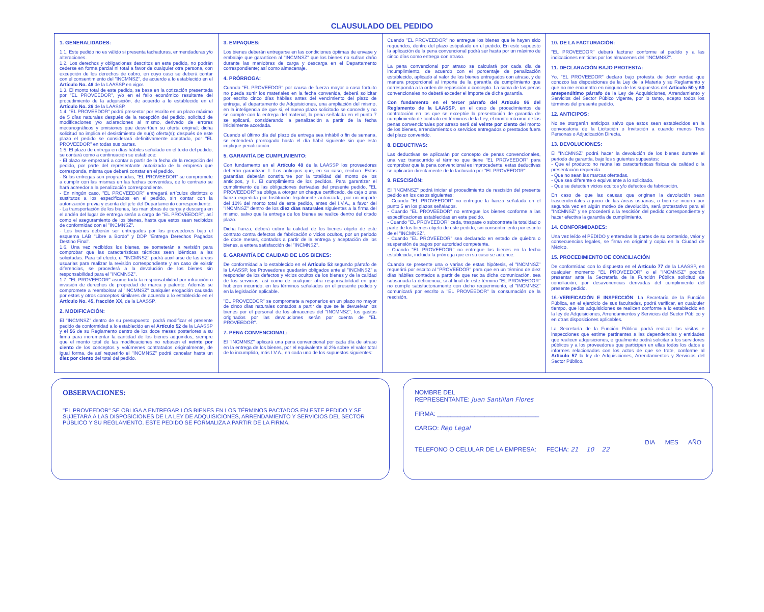CLAUSULADO DEL PEDIDO
1. GENERALIDADES:
1.1. Este pedido no es válido si presenta tachaduras, enmendaduras y/o alteraciones.
1.2. Los derechos y obligaciones descritos en este pedido, no podrán cederse en forma parcial ni total a favor de cualquier otra persona, con excepción de los derechos de cobro, en cuyo caso se deberá contar con el consentimiento del "INCMNSZ", de acuerdo a lo establecido en el Artículo No. 46 de la LAASSP en vigor.
1.3. El monto total de este pedido, se basa en la cotización presentada por "EL PROVEEDOR", y/o en el fallo económico resultante del procedimiento de la adquisición, de acuerdo a lo establecido en el Artículo No. 26 de la LAASSP.
1.4. "EL PROVEEDOR" podrá presentar por escrito en un plazo máximo de 5 días naturales después de la recepción del pedido, solicitud de modificaciones y/o aclaraciones al mismo, derivado de errores mecanográficos y omisiones que desvirtúen su oferta original; dicha solicitud no implica el desistimiento de su(s) oferta(s); después de este plazo el pedido se considerará definitivamente aceptado, por "EL PROVEEDOR" en todas sus partes.
1.5. El plazo de entrega en días hábiles señalado en el texto del pedido, se contará como a continuación se establece:
- El plazo se empezará a contar a partir de la fecha de la recepción del pedido, por parte del representante autorizado de la empresa que corresponda, misma que deberá constar en el pedido.
- Si las entregas son programadas, "EL PROVEEDOR" se compromete a cumplir con las mismas en las fechas convenidas, de lo contrario se hará acreedor a la penalización correspondiente.
- En ningún caso, "EL PROVEEDOR" entregará artículos distintos o sustitutos a los especificados en el pedido, sin contar con la autorización previa y escrita del jefe del Departamento correspondiente.
- La transportación de los bienes, las maniobras de carga y descarga en el andén del lugar de entrega serán a cargo de "EL PROVEEDOR", así como el aseguramiento de los bienes, hasta que estos sean recibidos de conformidad con el "INCMNSZ".
- Los bienes deberán ser entregados por los proveedores bajo el esquema LAB "Libre a Bordo" y DDP "Entrega Derechos Pagados Destino Final".
1.6. Una vez recibidos los bienes, se someterán a revisión para comprobar que las características técnicas sean idénticas a las solicitadas. Para tal efecto, el "INCMNSZ" podrá auxiliarse de las áreas usuarias para realizar la revisión correspondiente y en caso de existir diferencias, se procederá a la devolución de los bienes sin responsabilidad para el "INCMNSZ".
1.7. "EL PROVEEDOR" asume toda la responsabilidad por infracción o invasión de derechos de propiedad de marca y patente. Además se compromete a reembolsar al "INCMNSZ" cualquier erogación causada por estos y otros conceptos similares de acuerdo a lo establecido en el Artículo No. 45, fracción XX, de la LAASSP.
2. MODIFICACIÓN:
El "INCMNSZ" dentro de su presupuesto, podrá modificar el presente pedido de conformidad a lo establecido en el Artículo 52 de la LAASSP y el 56 de su Reglamento dentro de los doce meses posteriores a su firma para incrementar la cantidad de los bienes adquiridos, siempre que el monto total de las modificaciones no rebasen el veinte por ciento de los conceptos y volúmenes contratados originalmente, de igual forma, de así requerirlo el "INCMNSZ" podrá cancelar hasta un diez por ciento del total del pedido.
3. EMPAQUES:
Los bienes deberán entregarse en las condiciones óptimas de envase y embalaje que garanticen al "INCMNSZ" que los bienes no sufran daño durante las maniobras de carga y descarga en el Departamento correspondiente; así como almacenaje.
4. PRÓRROGA:
Cuando "EL PROVEEDOR" por causa de fuerza mayor o caso fortuito no pueda surtir los materiales en la fecha convenida, deberá solicitar por escrito cinco días hábiles antes del vencimiento del plazo de entrega, al departamento de Adquisiciones, una ampliación del mismo, en la inteligencia de que si, el nuevo plazo solicitado se concede y no se cumple con la entrega del material, la pena señalada en el punto 7 se aplicará, considerando la penalización a partir de la fecha inicialmente acordada.
Cuando el último día del plazo de entrega sea inhábil o fin de semana, se entenderá prorrogado hasta el día hábil siguiente sin que esto implique penalización.
5. GARANTÍA DE CUMPLIMIENTO:
Con fundamento en el Artículo 48 de la LAASSP los proveedores deberán garantizar: I. Los anticipos que, en su caso, reciban. Estas garantías deberán constituirse por la totalidad del monto de los anticipos, y II. El cumplimiento de los pedidos. Para garantizar el cumplimiento de las obligaciones derivadas del presente pedido, "EL PROVEEDOR" se obliga a otorgar un cheque certificado, de caja o una fianza expedida por Institución legalmente autorizada, por un importe del 10% del monto total de este pedido, antes del I.V.A., a favor del "INCMNSZ" dentro de los diez días naturales siguientes a la firma del mismo, salvo que la entrega de los bienes se realice dentro del citado plazo.
Dicha fianza, deberá cubrir la calidad de los bienes objeto de este contrato contra defectos de fabricación o vicios ocultos, por un periodo de doce meses, contados a partir de la entrega y aceptación de los bienes, a entera satisfacción del "INCMNSZ".
6. GARANTÍA DE CALIDAD DE LOS BIENES:
De conformidad a lo establecido en el Artículo 53 segundo párrafo de la LAASSP, los Proveedores quedarán obligados ante el "INCMNSZ" a responder de los defectos y vicios ocultos de los bienes y de la calidad de los servicios, así como de cualquier otra responsabilidad en que hubieren incurrido, en los términos señalados en el presente pedido y en la legislación aplicable.
"EL PROVEEDOR" se compromete a reponerlos en un plazo no mayor de cinco días naturales contados a partir de que se le devuelvan los bienes por el personal de los almacenes del "INCMNSZ", los gastos originados por las devoluciones serán por cuenta de "EL PROVEEDOR".
7. PENA CONVENCIONAL:
El "INCMNSZ" aplicará una pena convencional por cada día de atraso en la entrega de los bienes, por el equivalente al 2% sobre el valor total de lo incumplido, más I.V.A., en cada uno de los supuestos siguientes:
Cuando "EL PROVEEDOR" no entregue los bienes que le hayan sido requeridos, dentro del plazo estipulado en el pedido. En este supuesto la aplicación de la pena convencional podrá ser hasta por un máximo de cinco días como entrega con atraso.
La pena convencional por atraso se calculará por cada día de incumplimiento, de acuerdo con el porcentaje de penalización establecido, aplicado al valor de los bienes entregados con atraso, y de manera proporcional al importe de la garantía de cumplimiento que corresponda a la orden de reposición o concepto. La suma de las penas convencionales no deberá exceder el importe de dicha garantía.
Con fundamento en el tercer párrafo del Artículo 96 del Reglamento de la LAASSP, en el caso de procedimientos de contratación en los que se exceptúe la presentación de garantía de cumplimiento de contrato en términos de la Ley, el monto máximo de las penas convencionales por atraso será del veinte por ciento del monto de los bienes, arrendamientos o servicios entregados o prestados fuera del plazo convenido.
8. DEDUCTIVAS:
Las deductivas se aplicarán por concepto de penas convencionales, una vez transcurrido el término que tiene "EL PROVEEDOR" para comprobar que la pena convencional es improcedente, estas deductivas se aplicarán directamente de lo facturado por "EL PROVEEDOR".
9. RESCISIÓN:
El "INCMNSZ" podrá iniciar el procedimiento de rescisión del presente pedido en los casos siguientes:
- Cuando "EL PROVEEDOR" no entregue la fianza señalada en el punto 5 en los plazos señalados.
- Cuando "EL PROVEEDOR" no entregue los bienes conforme a las especificaciones establecidas en este pedido.
- Cuando "EL PROVEEDOR" ceda, traspase o subcontrate la totalidad o parte de los bienes objeto de este pedido, sin consentimiento por escrito de el "INCMNSZ".
- Cuando "EL PROVEEDOR" sea declarado en estado de quiebra o suspensión de pagos por autoridad competente.
- Cuando "EL PROVEEDOR" no entregue los bienes en la fecha establecida, incluida la prórroga que en su caso se autorice.
Cuando se presente una o varias de estas hipótesis, el "INCMNSZ" requerirá por escrito al "PROVEEDOR" para que en un término de diez días hábiles contados a partir de que reciba dicha comunicación, sea subsanada la deficiencia, si al final de este término "EL PROVEEDOR" no cumple satisfactoriamente con dicho requerimiento, el "INCMNSZ" comunicará por escrito a "EL PROVEEDOR" la consumación de la rescisión.
10. DE LA FACTURACIÓN:
"EL PROVEEDOR" deberá facturar conforme al pedido y a las indicaciones emitidas por los almacenes del "INCMNSZ".
11. DECLARACIÓN BAJO PROTESTA:
Yo, "EL PROVEEDOR" declaro bajo protesta de decir verdad que conozco las disposiciones de la Ley de la Materia y su Reglamento y que no me encuentro en ninguno de los supuestos del Artículo 50 y 60 antepenúltimo párrafo de la Ley de Adquisiciones, Arrendamiento y Servicios del Sector Púbico vigente, por lo tanto, acepto todos los términos del presente pedido.
12. ANTICIPOS:
No se otorgarán anticipos salvo que estos sean establecidos en la convocatoria de la Licitación o Invitación a cuando menos Tres Personas o Adjudicación Directa.
13. DEVOLUCIONES:
El "INCMNSZ" podrá hacer la devolución de los bienes durante el periodo de garantía, bajo los siguientes supuestos:
- Que el producto no reúna las características físicas de calidad o la presentación requerida.
- Que no sean las marcas ofertadas.
- Que sea diferente o equivalente a lo solicitado.
- Que se detecten vicios ocultos y/o defectos de fabricación.
En caso de que las causas que originen la devolución sean trascendentales a juicio de las áreas usuarias, o bien se incurra por segunda vez en algún motivo de devolución, será protestativo para el "INCMNSZ" y se procederá a la rescisión del pedido correspondiente y hacer efectiva la garantía de cumplimiento.
14. CONFORMIDADES:
Una vez leído el PEDIDO y enteradas la partes de su contenido, valor y consecuencias legales, se firma en original y copia en la Ciudad de México.
15. PROCEDIMIENTO DE CONCILIACIÓN
De conformidad con lo dispuesto en el Artículo 77 de la LAASSP, en cualquier momento "EL PROVEEDOR" o el "INCMNSZ" podrán presentar ante la Secretaría de la Función Pública solicitud de conciliación, por desavenencias derivadas del cumplimiento del presente pedido.
16.-VERIFICACIÓN E INSPECCIÓN: La Secretaría de la Función Pública, en el ejercicio de sus facultades, podrá verificar, en cualquier tiempo, que los adquisiciones se realicen conforme a lo establecido en la ley de Adquisiciones, Arrendamientos y Servicios del Sector Público y en otras disposiciones aplicables.
La Secretaría de la Función Pública podrá realizar las visitas e inspecciones que estime pertinentes a las dependencias y entidades que realicen adquisiciones, e igualmente podrá solicitar a los servidores públicos y a los proveedores que participen en ellas todos los datos e informes relacionados con los actos de que se trate, conforme al Artículo 57 la ley de Adquisiciones, Arrendamientos y Servicios del Sector Público.
OBSERVACIONES:
"EL PROVEEDOR" SE OBLIGA A ENTREGAR LOS BIENES EN LOS TÉRMINOS PACTADOS EN ESTE PEDIDO Y SE SUJETARÁ A LAS DISPOSICIONES DE LA LEY DE ADQUISICIONES, ARRENDAMIENTO Y SERVICIOS DEL SECTOR PÚBLICO Y SU REGLAMENTO. ESTE PEDIDO SE FORMALIZA A PARTIR DE LA FIRMA.
NOMBRE DEL
REPRESENTANTE: Juan Santillan Flores
FIRMA: ______________________________
CARGO: Rep Legal
DIA MES AÑO
TELEFONO O CELULAR DE LA EMPRESA: FECHA: 21 10 22